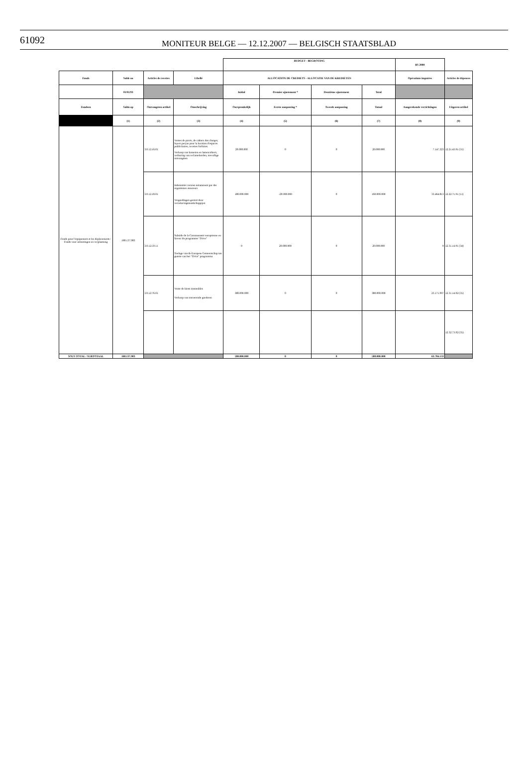61092
MONITEUR BELGE — 12.12.2007 — BELGISCH STAATSBLAD
| | | | | BUDGET - BEGROTING | | | | BS 2000 | |
| Fonds | Solde au | Articles de recettes | Libellé | ALLOCATION DE CREDIETS - ALLOCATIE VAN DE KREDIETEN | | | | Opérations imputées | Articles de dépenses |
| | 01/01/93 | | | Initial | Premier ajustement * | Deuxième ajustement | Total | | |
| Fondsen | Saldo op | Ontvangsten artikel | Omschrijving | Oorspronkelijk | Eerste aanpassing * | Tweede aanpassing | Totaal | Aangerekende verrichtingen | Uitgaven artikel |
| | (1) | (2) | (3) | (4) | (5) | (6) | (7) | (8) | (9) |
| Fonds pour l'équipement et les déplacements / Fonds voor uitrustingen en verplaatsing | 168.137.983 | 3.0.12.16.01 | Ventes de pavés, de cahiers des charges, loyers perçus pour la location d'espaces publicitaires, recettes forfuites. Verkoop van kasseien en lastencohiers, verhuring van reclameborden, toevallige ontvangsten | 20.000.000 | 0 | 0 | 20.000.000 | 7.147.323 | 12.21.43.91 (31) |
| | | 3.0.12.18.01 | Indemnités versées notamment par des organismes assureurs Vergoedingen gestort door verzekeringsmaatschappijen | 180.000.000 | -20.000.000 | 0 | 160.000.000 | 33.464.813 | 12.22.71.91 (11) |
| | | 3.0.12.59.11 | Subside de la Communauté européenne en faveur du programme "Drive" Toelage van de Europese Gemeenschap ten gunste van het "Drive" programma | 0 | 20.000.000 | 0 | 20.000.000 | 0 | 12.31.14.91 (34) |
| | | 3.0.12.76.01 | Vente de biens immeubles Verkoop van onroerende goederen | 380.000.000 | 0 | 0 | 380.000.000 | 23.171.997 | 12.31.14.92 (35) |
| | | | | | | | | | 12.32.73.92 (35) |
| SOUS TOTAL / SUBTOTAAL | 168.137.983 | | | 580.000.000 | 0 | 0 | 580.000.000 | 63.784.133 | |